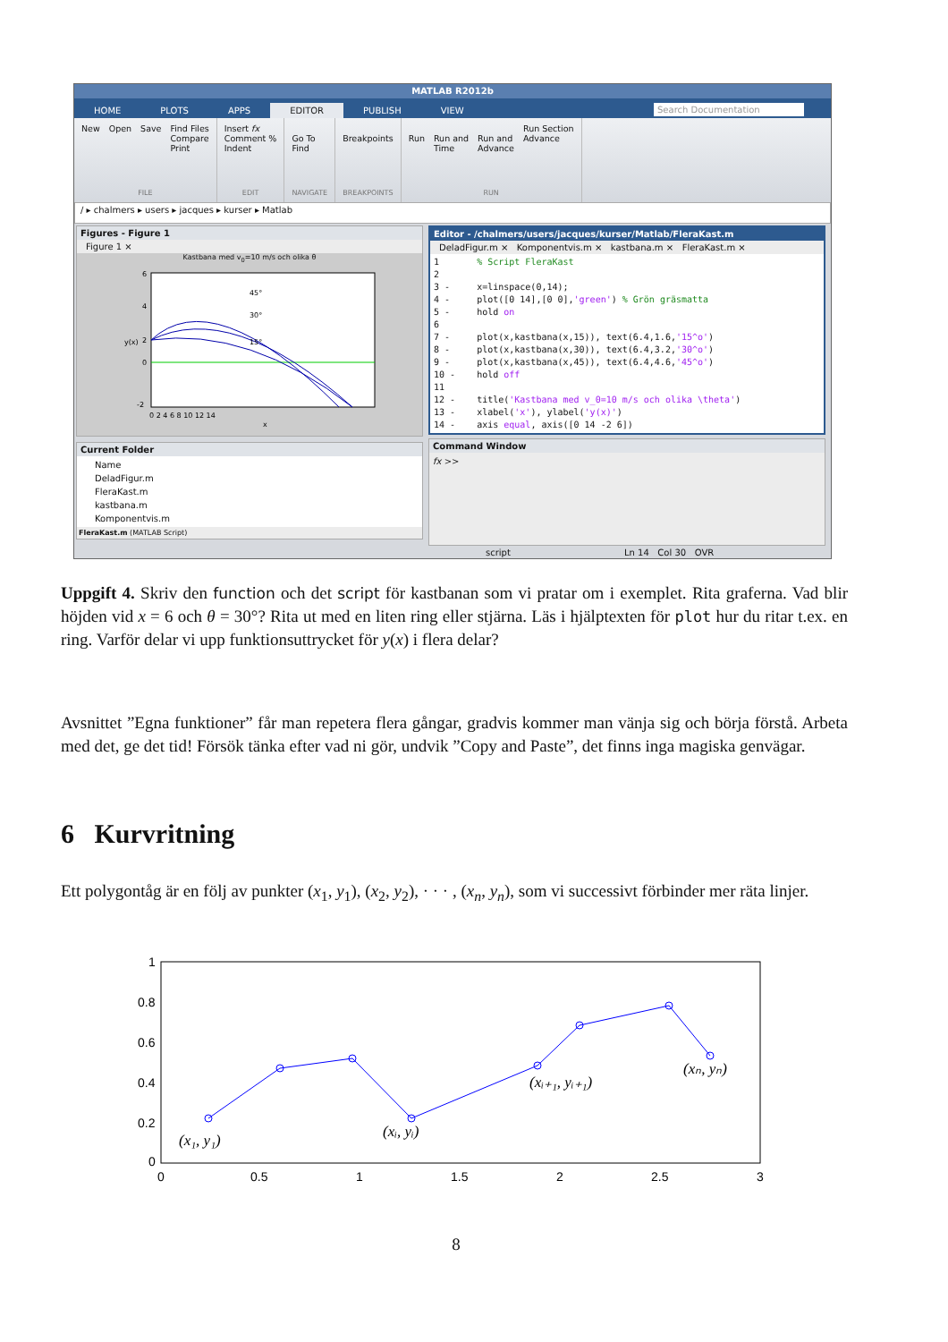MATLAB R2012b
HOME PLOTS APPS EDITOR PUBLISH VIEW Search Documentation
New Open Save Find Files
Compare
Print
FILE
Insert fx
Comment %
Indent
EDIT
Go To
Find
NAVIGATE
Breakpoints
BREAKPOINTS
Run
Run and
Time
Run and
Advance Run Section
Advance
RUN
/ ▸ chalmers ▸ users ▸ jacques ▸ kurser ▸ Matlab
Figures - Figure 1
Figure 1 ×
Kastbana med v<sub>0</sub>=10 m/s och olika θ
45°
30°
15°
6
4
2
0
-2
0 2 4 6 8 10 12 14
x
y(x)
Current Folder
Name
DeladFigur.m
FleraKast.m
kastbana.m
Komponentvis.m
FleraKast.m (MATLAB Script)
Editor - /chalmers/users/jacques/kurser/Matlab/FleraKast.m
DeladFigur.m × Komponentvis.m × kastbana.m × FleraKast.m ×
1       % Script FleraKast
2
3 -     x=linspace(0,14);
4 -     plot([0 14],[0 0],'green') % Grön gräsmatta
5 -     hold on
6
7 -     plot(x,kastbana(x,15)), text(6.4,1.6,'15^o')
8 -     plot(x,kastbana(x,30)), text(6.4,3.2,'30^o')
9 -     plot(x,kastbana(x,45)), text(6.4,4.6,'45^o')
10 -    hold off
11
12 -    title('Kastbana med v_0=10 m/s och olika \theta')
13 -    xlabel('x'), ylabel('y(x)')
14 -    axis equal, axis([0 14 -2 6])
Command Window
fx >>
script Ln 14 Col 30 OVR
Uppgift 4. Skriv den function och det script för kastbanan som vi pratar om i exemplet. Rita graferna. Vad blir höjden vid x = 6 och θ = 30°? Rita ut med en liten ring eller stjärna. Läs i hjälptexten för plot hur du ritar t.ex. en ring. Varför delar vi upp funktionsuttrycket för y(x) i flera delar?
Avsnittet ”Egna funktioner” får man repetera flera gångar, gradvis kommer man vänja sig och börja förstå. Arbeta med det, ge det tid! Försök tänka efter vad ni gör, undvik ”Copy and Paste”, det finns inga magiska genvägar.
6 Kurvritning
Ett polygontåg är en följ av punkter (x<sub>1</sub>, y<sub>1</sub>), (x<sub>2</sub>, y<sub>2</sub>), · · · , (x<sub>n</sub>, y<sub>n</sub>), som vi successivt förbinder mer räta linjer.
(x₁, y₁)
(xᵢ, yᵢ)
(xᵢ₊₁, yᵢ₊₁)
(xₙ, yₙ)
1
0.8
0.6
0.4
0.2
0
0
0.5
1
1.5
2
2.5
3
8